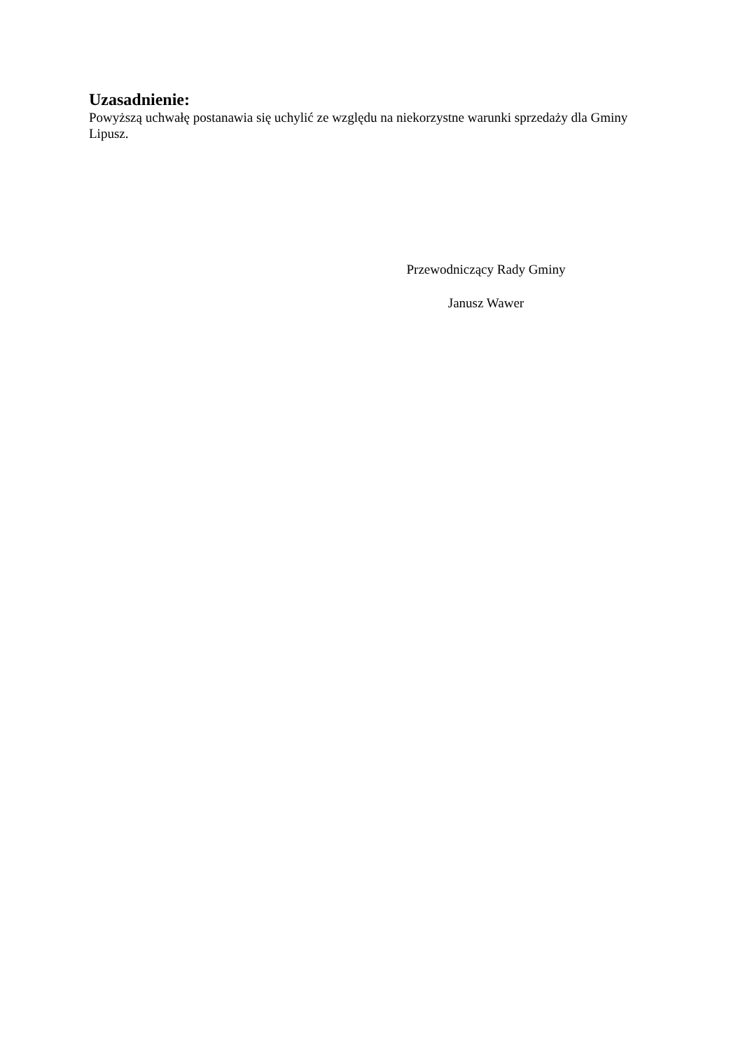Uzasadnienie:
Powyższą uchwałę postanawia się uchylić ze względu na niekorzystne warunki sprzedaży dla Gminy Lipusz.
Przewodniczący Rady Gminy
Janusz Wawer